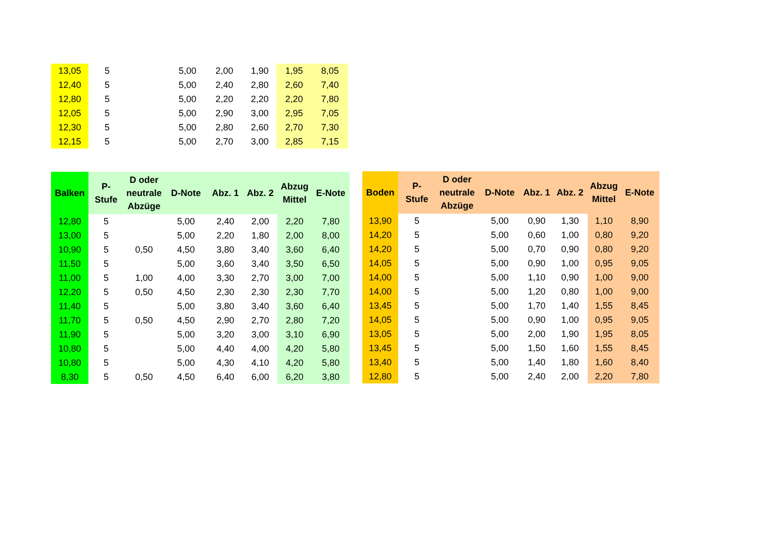| 13,05 | 5 | | 5,00 | 2,00 | 1,90 | 1,95 | 8,05 |
| 12,40 | 5 | | 5,00 | 2,40 | 2,80 | 2,60 | 7,40 |
| 12,80 | 5 | | 5,00 | 2,20 | 2,20 | 2,20 | 7,80 |
| 12,05 | 5 | | 5,00 | 2,90 | 3,00 | 2,95 | 7,05 |
| 12,30 | 5 | | 5,00 | 2,80 | 2,60 | 2,70 | 7,30 |
| 12,15 | 5 | | 5,00 | 2,70 | 3,00 | 2,85 | 7,15 |
| Balken | P- Stufe | D oder neutrale Abzüge | D-Note | Abz. 1 | Abz. 2 | Abzug Mittel | E-Note |
| --- | --- | --- | --- | --- | --- | --- | --- |
| 12,80 | 5 | | 5,00 | 2,40 | 2,00 | 2,20 | 7,80 |
| 13,00 | 5 | | 5,00 | 2,20 | 1,80 | 2,00 | 8,00 |
| 10,90 | 5 | 0,50 | 4,50 | 3,80 | 3,40 | 3,60 | 6,40 |
| 11,50 | 5 | | 5,00 | 3,60 | 3,40 | 3,50 | 6,50 |
| 11,00 | 5 | 1,00 | 4,00 | 3,30 | 2,70 | 3,00 | 7,00 |
| 12,20 | 5 | 0,50 | 4,50 | 2,30 | 2,30 | 2,30 | 7,70 |
| 11,40 | 5 | | 5,00 | 3,80 | 3,40 | 3,60 | 6,40 |
| 11,70 | 5 | 0,50 | 4,50 | 2,90 | 2,70 | 2,80 | 7,20 |
| 11,90 | 5 | | 5,00 | 3,20 | 3,00 | 3,10 | 6,90 |
| 10,80 | 5 | | 5,00 | 4,40 | 4,00 | 4,20 | 5,80 |
| 10,80 | 5 | | 5,00 | 4,30 | 4,10 | 4,20 | 5,80 |
| 8,30 | 5 | 0,50 | 4,50 | 6,40 | 6,00 | 6,20 | 3,80 |
| Boden | P- Stufe | D oder neutrale Abzüge | D-Note | Abz. 1 | Abz. 2 | Abzug Mittel | E-Note |
| --- | --- | --- | --- | --- | --- | --- | --- |
| 13,90 | 5 | | 5,00 | 0,90 | 1,30 | 1,10 | 8,90 |
| 14,20 | 5 | | 5,00 | 0,60 | 1,00 | 0,80 | 9,20 |
| 14,20 | 5 | | 5,00 | 0,70 | 0,90 | 0,80 | 9,20 |
| 14,05 | 5 | | 5,00 | 0,90 | 1,00 | 0,95 | 9,05 |
| 14,00 | 5 | | 5,00 | 1,10 | 0,90 | 1,00 | 9,00 |
| 14,00 | 5 | | 5,00 | 1,20 | 0,80 | 1,00 | 9,00 |
| 13,45 | 5 | | 5,00 | 1,70 | 1,40 | 1,55 | 8,45 |
| 14,05 | 5 | | 5,00 | 0,90 | 1,00 | 0,95 | 9,05 |
| 13,05 | 5 | | 5,00 | 2,00 | 1,90 | 1,95 | 8,05 |
| 13,45 | 5 | | 5,00 | 1,50 | 1,60 | 1,55 | 8,45 |
| 13,40 | 5 | | 5,00 | 1,40 | 1,80 | 1,60 | 8,40 |
| 12,80 | 5 | | 5,00 | 2,40 | 2,00 | 2,20 | 7,80 |